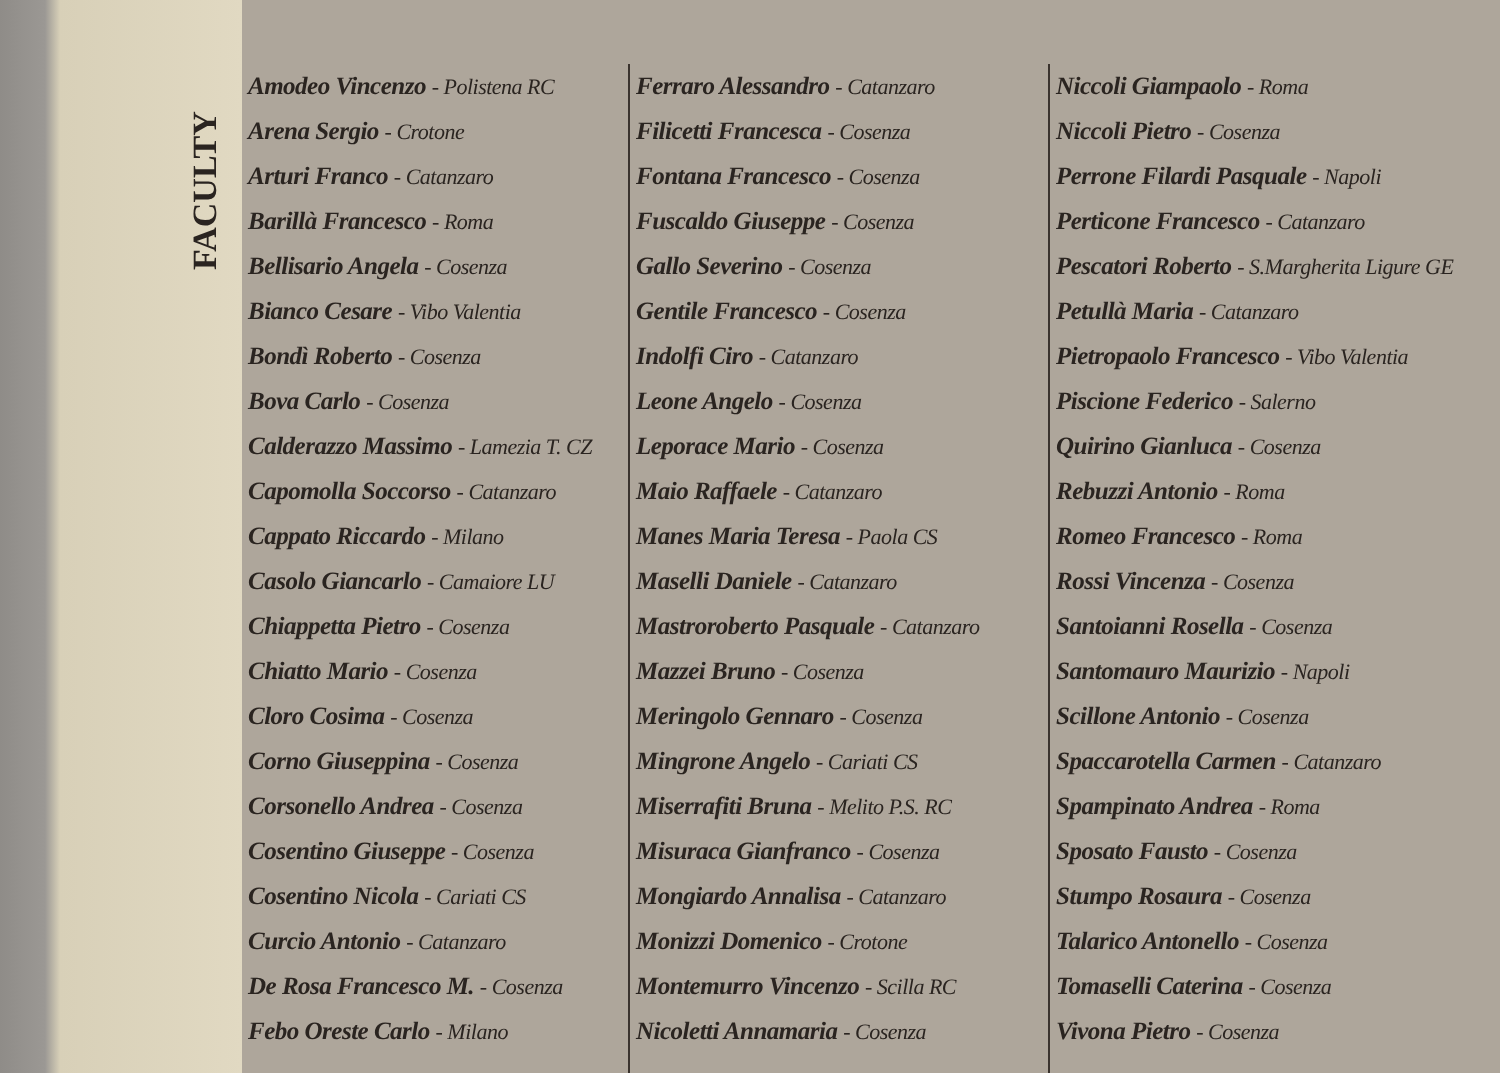FACULTY
Amodeo Vincenzo - Polistena RC
Arena Sergio - Crotone
Arturi Franco - Catanzaro
Barillà Francesco - Roma
Bellisario Angela - Cosenza
Bianco Cesare - Vibo Valentia
Bondì Roberto - Cosenza
Bova Carlo - Cosenza
Calderazzo Massimo - Lamezia T. CZ
Capomolla Soccorso - Catanzaro
Cappato Riccardo - Milano
Casolo Giancarlo - Camaiore LU
Chiappetta Pietro - Cosenza
Chiatto Mario - Cosenza
Cloro Cosima - Cosenza
Corno Giuseppina - Cosenza
Corsonello Andrea - Cosenza
Cosentino Giuseppe - Cosenza
Cosentino Nicola - Cariati CS
Curcio Antonio - Catanzaro
De Rosa Francesco M. - Cosenza
Febo Oreste Carlo - Milano
Ferraro Alessandro - Catanzaro
Filicetti Francesca - Cosenza
Fontana Francesco - Cosenza
Fuscaldo Giuseppe - Cosenza
Gallo Severino - Cosenza
Gentile Francesco - Cosenza
Indolfi Ciro - Catanzaro
Leone Angelo - Cosenza
Leporace Mario - Cosenza
Maio Raffaele - Catanzaro
Manes Maria Teresa - Paola CS
Maselli Daniele - Catanzaro
Mastroroberto Pasquale - Catanzaro
Mazzei Bruno - Cosenza
Meringolo Gennaro - Cosenza
Mingrone Angelo - Cariati CS
Miserrafiti Bruna - Melito P.S. RC
Misuraca Gianfranco - Cosenza
Mongiardo Annalisa - Catanzaro
Monizzi Domenico - Crotone
Montemurro Vincenzo - Scilla RC
Nicoletti Annamaria - Cosenza
Niccoli Giampaolo - Roma
Niccoli Pietro - Cosenza
Perrone Filardi Pasquale - Napoli
Perticone Francesco - Catanzaro
Pescatori Roberto - S.Margherita Ligure GE
Petullà Maria - Catanzaro
Pietropaolo Francesco - Vibo Valentia
Piscione Federico - Salerno
Quirino Gianluca - Cosenza
Rebuzzi Antonio - Roma
Romeo Francesco - Roma
Rossi Vincenza - Cosenza
Santoianni Rosella - Cosenza
Santomauro Maurizio - Napoli
Scillone Antonio - Cosenza
Spaccarotella Carmen - Catanzaro
Spampinato Andrea - Roma
Sposato Fausto - Cosenza
Stumpo Rosaura - Cosenza
Talarico Antonello - Cosenza
Tomaselli Caterina - Cosenza
Vivona Pietro - Cosenza